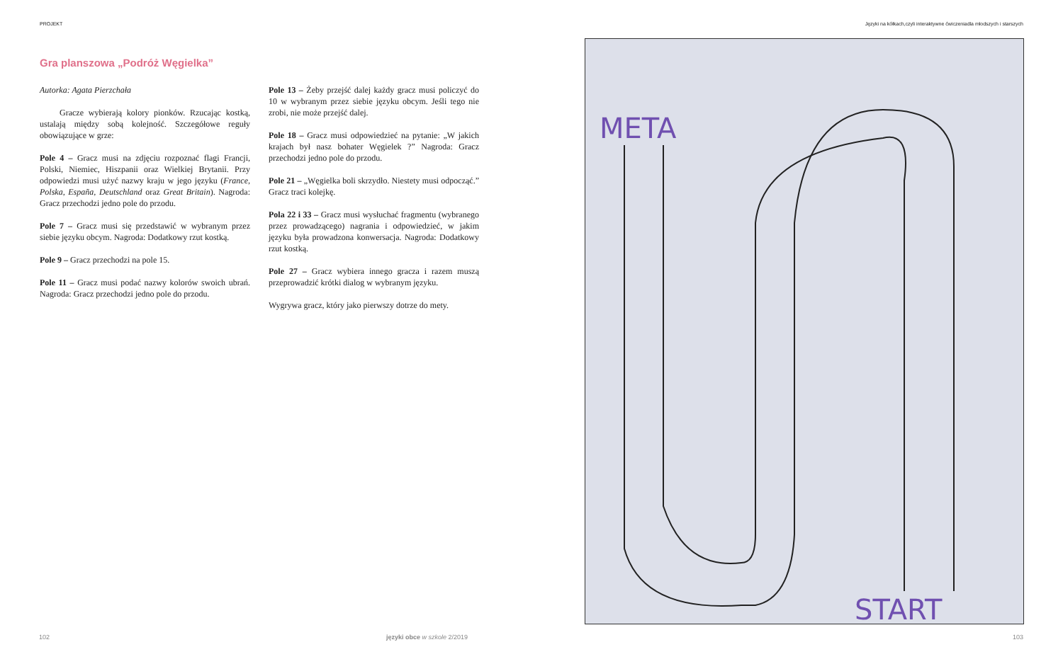PROJEKT
Języki na kółkach,czyli interaktywne ćwiczeniadla młodszych i starszych
Gra planszowa „Podróż Węgielka”
Autorka: Agata Pierzchała
Gracze wybierają kolory pionków. Rzucając kostką, ustalają między sobą kolejność. Szczegółowe reguły obowiązujące w grze:
Pole 4 – Gracz musi na zdjęciu rozpoznać flagi Francji, Polski, Niemiec, Hiszpanii oraz Wielkiej Brytanii. Przy odpowiedzi musi użyć nazwy kraju w jego języku (France, Polska, España, Deutschland oraz Great Britain). Nagroda: Gracz przechodzi jedno pole do przodu.
Pole 7 – Gracz musi się przedstawić w wybranym przez siebie języku obcym. Nagroda: Dodatkowy rzut kostką.
Pole 9 – Gracz przechodzi na pole 15.
Pole 11 – Gracz musi podać nazwy kolorów swoich ubrań. Nagroda: Gracz przechodzi jedno pole do przodu.
Pole 13 – Żeby przejść dalej każdy gracz musi policzyć do 10 w wybranym przez siebie języku obcym. Jeśli tego nie zrobi, nie może przejść dalej.
Pole 18 – Gracz musi odpowiedzieć na pytanie: „W jakich krajach był nasz bohater Węgielek ?” Nagroda: Gracz przechodzi jedno pole do przodu.
Pole 21 – „Węgielka boli skrzydło. Niestety musi odpocząć.” Gracz traci kolejkę.
Pola 22 i 33 – Gracz musi wysłuchać fragmentu (wybranego przez prowadzącego) nagrania i odpowiedzieć, w jakim języku była prowadzona konwersacja. Nagroda: Dodatkowy rzut kostką.
Pole 27 – Gracz wybiera innego gracza i razem muszą przeprowadzić krótki dialog w wybranym języku.
Wygrywa gracz, który jako pierwszy dotrze do mety.
META
START
102 języki obce w szkole 2/2019 103